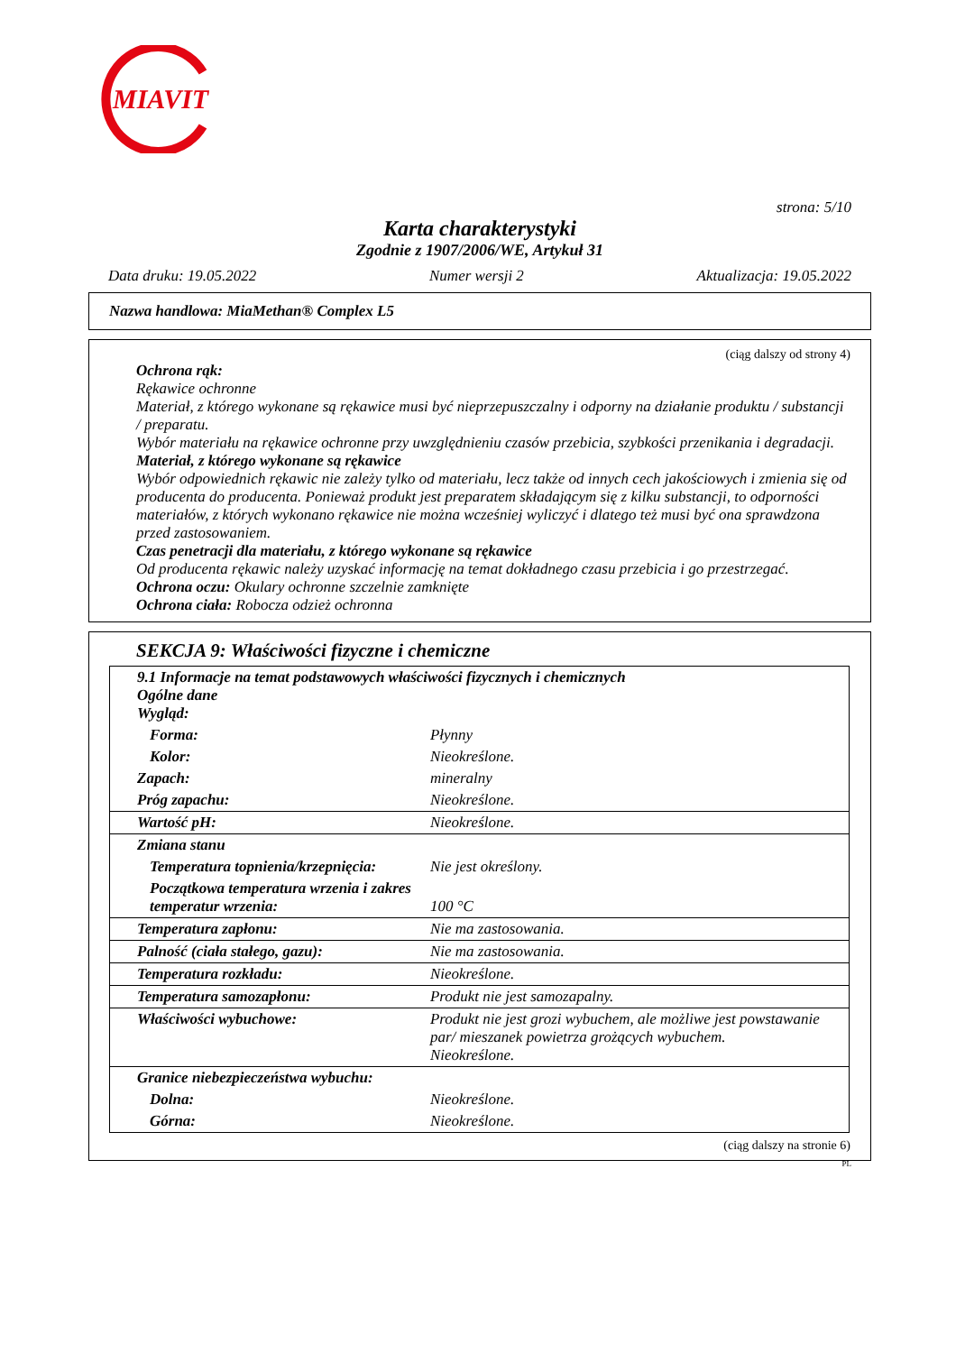MIAVIT
strona: 5/10
Karta charakterystyki
Zgodnie z 1907/2006/WE, Artykuł 31
Data druku: 19.05.2022 Numer wersji 2 Aktualizacja: 19.05.2022
Nazwa handlowa: MiaMethan® Complex L5
(ciąg dalszy od strony 4)
Ochrona rąk:
Rękawice ochronne
Materiał, z którego wykonane są rękawice musi być nieprzepuszczalny i odporny na działanie produktu / substancji / preparatu.
Wybór materiału na rękawice ochronne przy uwzględnieniu czasów przebicia, szybkości przenikania i degradacji.
Materiał, z którego wykonane są rękawice
Wybór odpowiednich rękawic nie zależy tylko od materiału, lecz także od innych cech jakościowych i zmienia się od producenta do producenta. Ponieważ produkt jest preparatem składającym się z kilku substancji, to odporności materiałów, z których wykonano rękawice nie można wcześniej wyliczyć i dlatego też musi być ona sprawdzona przed zastosowaniem.
Czas penetracji dla materiału, z którego wykonane są rękawice
Od producenta rękawic należy uzyskać informację na temat dokładnego czasu przebicia i go przestrzegać.
Ochrona oczu: Okulary ochronne szczelnie zamknięte
Ochrona ciała: Robocza odzież ochronna
SEKCJA 9: Właściwości fizyczne i chemiczne
| 9.1 Informacje na temat podstawowych właściwości fizycznych i chemicznych Ogólne dane Wygląd: | |
| Forma: | Płynny |
| Kolor: | Nieokreślone. |
| Zapach: | mineralny |
| Próg zapachu: | Nieokreślone. |
| Wartość pH: | Nieokreślone. |
| Zmiana stanu | |
| Temperatura topnienia/krzepnięcia: | Nie jest określony. |
| Początkowa temperatura wrzenia i zakres temperatur wrzenia: | 100 °C |
| Temperatura zapłonu: | Nie ma zastosowania. |
| Palność (ciała stałego, gazu): | Nie ma zastosowania. |
| Temperatura rozkładu: | Nieokreślone. |
| Temperatura samozapłonu: | Produkt nie jest samozapalny. |
| Właściwości wybuchowe: | Produkt nie jest grozi wybuchem, ale możliwe jest powstawanie par/ mieszanek powietrza grożących wybuchem. Nieokreślone. |
| Granice niebezpieczeństwa wybuchu: | |
| Dolna: | Nieokreślone. |
| Górna: | Nieokreślone. |
(ciąg dalszy na stronie 6)
PL